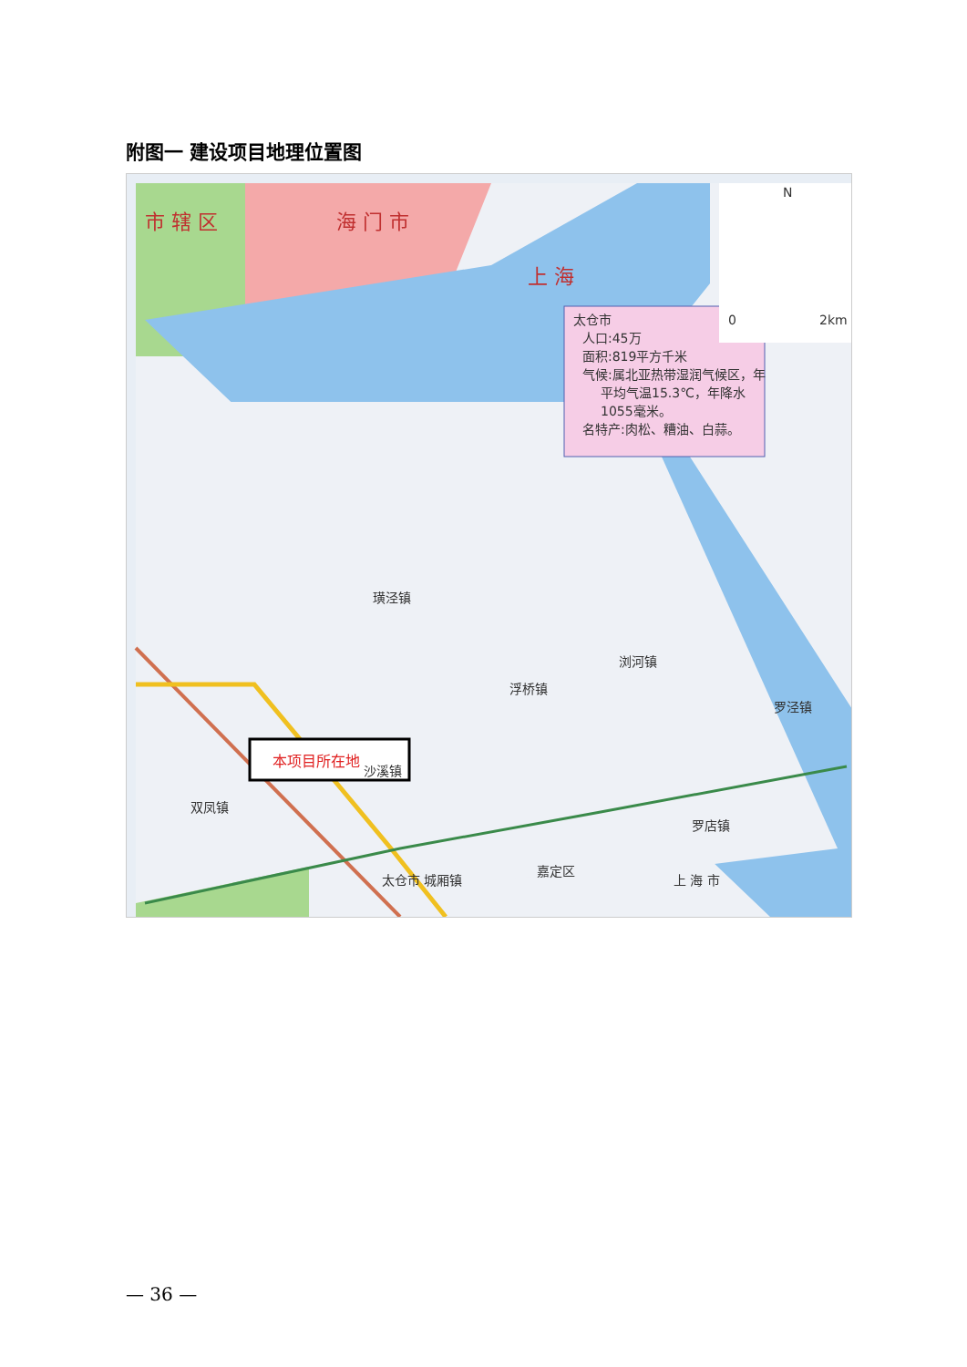附图一 建设项目地理位置图
市 辖 区
海 门 市
上 海
太仓市
人口:45万
面积:819平方千米
气候:属北亚热带湿润气候区，年
平均气温15.3℃，年降水
1055毫米。
名特产:肉松、糟油、白蒜。
N
0
2km
本项目所在地
双凤镇
沙溪镇
浏河镇
太仓市 城厢镇
嘉定区
上 海 市
浮桥镇
璜泾镇
罗泾镇
罗店镇
— 36 —